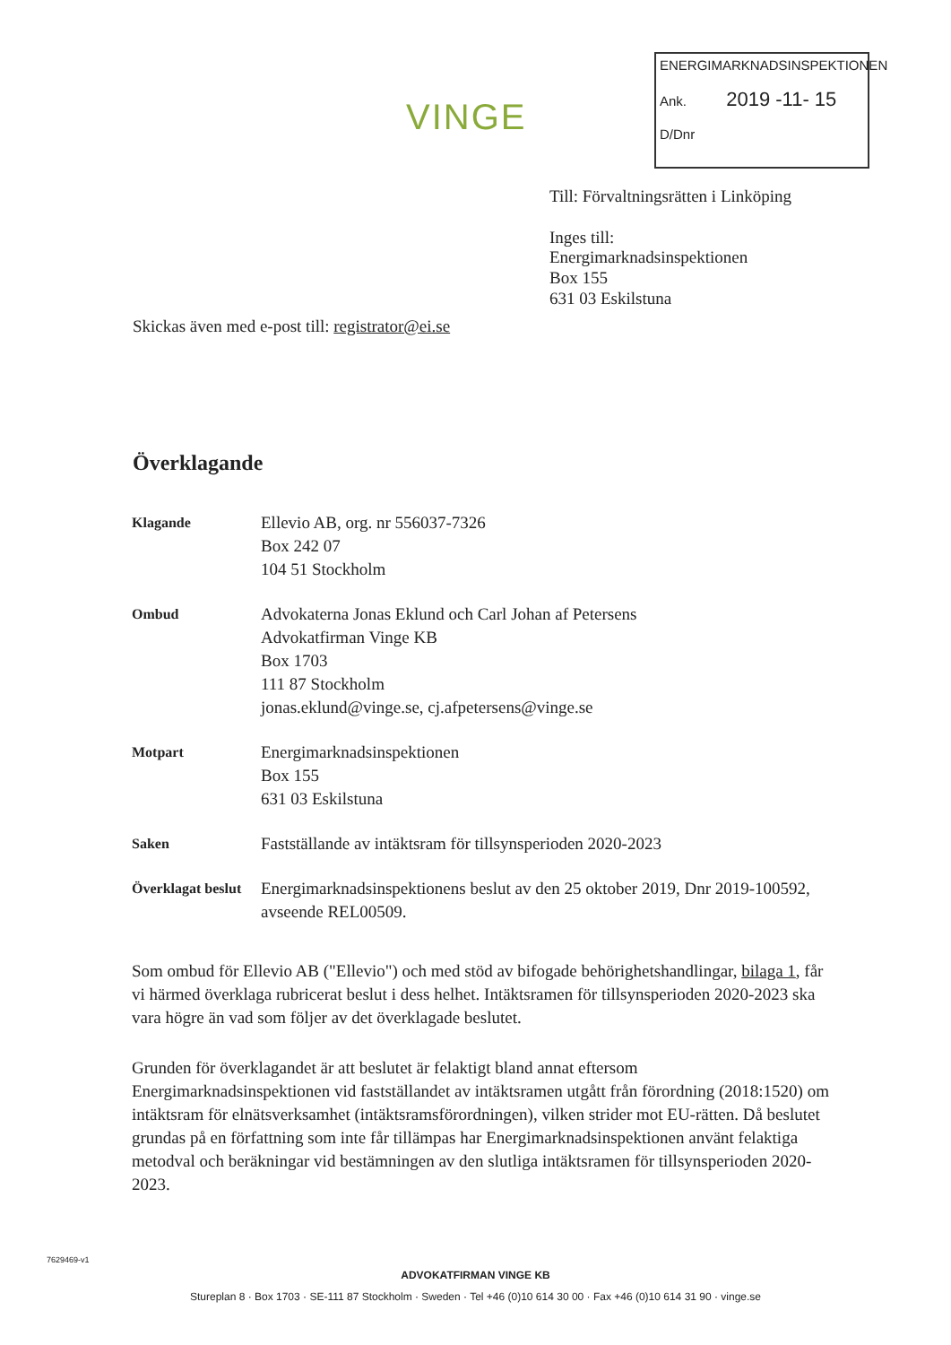VINGE
ENERGIMARKNADSINSPEKTIONEN
Ank. 2019 -11- 15
D/Dnr
Till: Förvaltningsrätten i Linköping
Inges till:
Energimarknadsinspektionen
Box 155
631 03 Eskilstuna
Skickas även med e-post till: registrator@ei.se
Överklagande
Klagande
Ellevio AB, org. nr 556037-7326
Box 242 07
104 51 Stockholm
Ombud
Advokaterna Jonas Eklund och Carl Johan af Petersens
Advokatfirman Vinge KB
Box 1703
111 87 Stockholm
jonas.eklund@vinge.se, cj.afpetersens@vinge.se
Motpart
Energimarknadsinspektionen
Box 155
631 03 Eskilstuna
Saken
Fastställande av intäktsram för tillsynsperioden 2020-2023
Överklagat beslut
Energimarknadsinspektionens beslut av den 25 oktober 2019, Dnr 2019-100592, avseende REL00509.
Som ombud för Ellevio AB ("Ellevio") och med stöd av bifogade behörighetshandlingar, bilaga 1, får vi härmed överklaga rubricerat beslut i dess helhet. Intäktsramen för tillsynsperioden 2020-2023 ska vara högre än vad som följer av det överklagade beslutet.
Grunden för överklagandet är att beslutet är felaktigt bland annat eftersom Energimarknadsinspektionen vid fastställandet av intäktsramen utgått från förordning (2018:1520) om intäktsram för elnätsverksamhet (intäktsramsförordningen), vilken strider mot EU-rätten. Då beslutet grundas på en författning som inte får tillämpas har Energimarknadsinspektionen använt felaktiga metodval och beräkningar vid bestämningen av den slutliga intäktsramen för tillsynsperioden 2020-2023.
7629469-v1
ADVOKATFIRMAN VINGE KB
Stureplan 8 · Box 1703 · SE-111 87 Stockholm · Sweden · Tel +46 (0)10 614 30 00 · Fax +46 (0)10 614 31 90 · vinge.se